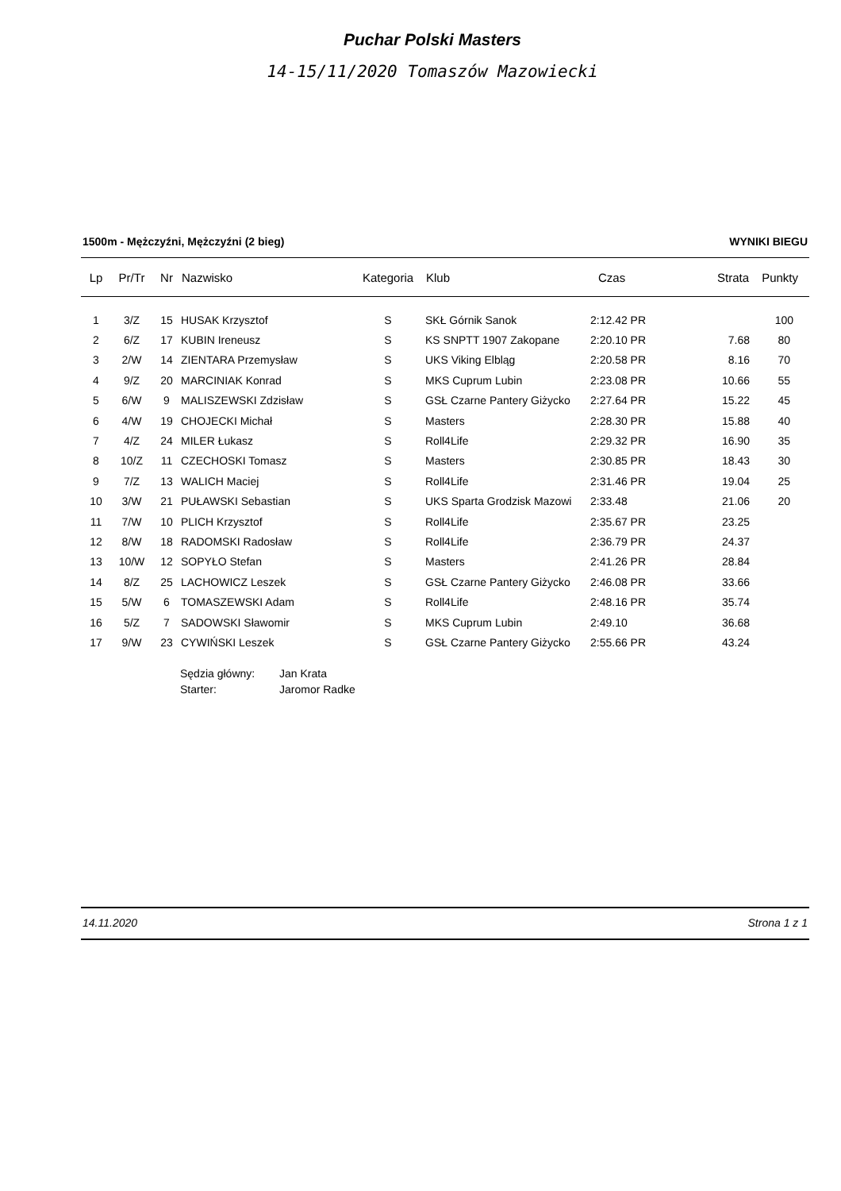Puchar Polski Masters
14-15/11/2020 Tomaszów Mazowiecki
1500m - Mężczyźni, Mężczyźni (2 bieg) WYNIKI BIEGU
| Lp | Pr/Tr | Nr | Nazwisko | Kategoria | Klub | Czas | Strata | Punkty |
| --- | --- | --- | --- | --- | --- | --- | --- | --- |
| 1 | 3/Z | 15 | HUSAK Krzysztof | S | SKŁ Górnik Sanok | 2:12.42 PR | | 100 |
| 2 | 6/Z | 17 | KUBIN Ireneusz | S | KS SNPTT 1907 Zakopane | 2:20.10 PR | 7.68 | 80 |
| 3 | 2/W | 14 | ZIENTARA Przemysław | S | UKS Viking Elbląg | 2:20.58 PR | 8.16 | 70 |
| 4 | 9/Z | 20 | MARCINIAK Konrad | S | MKS Cuprum Lubin | 2:23.08 PR | 10.66 | 55 |
| 5 | 6/W | 9 | MALISZEWSKI Zdzisław | S | GSŁ Czarne Pantery Giżycko | 2:27.64 PR | 15.22 | 45 |
| 6 | 4/W | 19 | CHOJECKI Michał | S | Masters | 2:28.30 PR | 15.88 | 40 |
| 7 | 4/Z | 24 | MILER Łukasz | S | Roll4Life | 2:29.32 PR | 16.90 | 35 |
| 8 | 10/Z | 11 | CZECHOSKI Tomasz | S | Masters | 2:30.85 PR | 18.43 | 30 |
| 9 | 7/Z | 13 | WALICH Maciej | S | Roll4Life | 2:31.46 PR | 19.04 | 25 |
| 10 | 3/W | 21 | PUŁAWSKI Sebastian | S | UKS Sparta Grodzisk Mazowi | 2:33.48 | 21.06 | 20 |
| 11 | 7/W | 10 | PLICH Krzysztof | S | Roll4Life | 2:35.67 PR | 23.25 | |
| 12 | 8/W | 18 | RADOMSKI Radosław | S | Roll4Life | 2:36.79 PR | 24.37 | |
| 13 | 10/W | 12 | SOPYŁO Stefan | S | Masters | 2:41.26 PR | 28.84 | |
| 14 | 8/Z | 25 | LACHOWICZ Leszek | S | GSŁ Czarne Pantery Giżycko | 2:46.08 PR | 33.66 | |
| 15 | 5/W | 6 | TOMASZEWSKI Adam | S | Roll4Life | 2:48.16 PR | 35.74 | |
| 16 | 5/Z | 7 | SADOWSKI Sławomir | S | MKS Cuprum Lubin | 2:49.10 | 36.68 | |
| 17 | 9/W | 23 | CYWIŃSKI Leszek | S | GSŁ Czarne Pantery Giżycko | 2:55.66 PR | 43.24 | |
| Sędzia główny: | Jan Krata |
| Starter: | Jaromor Radke |
14.11.2020 Strona 1 z 1